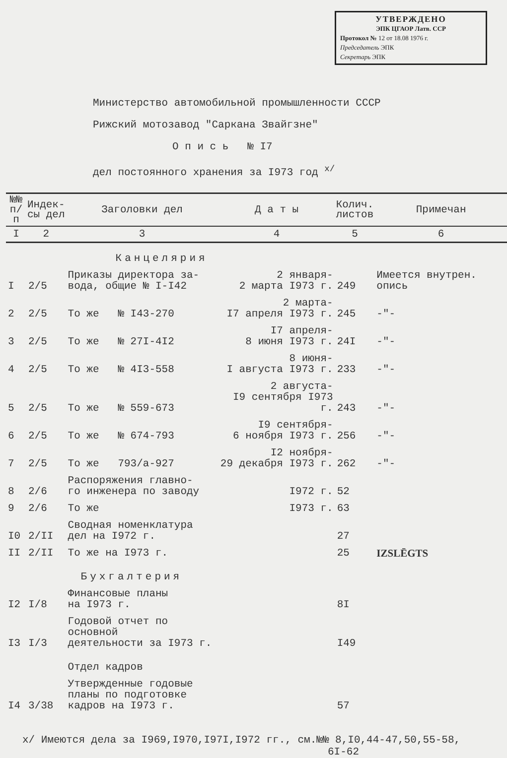УТВЕРЖДЕНО
ЭПК ЦГАОР Латв. ССР
Протокол № 12 от 18.08 1976 г.
Председатель ЭПК
Секретарь ЭПК
Министерство автомобильной промышленности СССР
Рижский мотозавод "Саркана Звайгзне"
О п и с ь № I7
дел постоянного хранения за I973 год <sup>х/</sup>
| №№ п/п | Индек- сы дел | Заголовки дел | Д а т ы | Колич. листов | Примечан |
| --- | --- | --- | --- | --- | --- |
| I | 2 | 3 | 4 | 5 | 6 |
| | | Канцелярия | | | |
| I | 2/5 | Приказы директора за- вода, общие № I-I42 | 2 января- 2 марта I973 г. | 249 | Имеется внутрен. опись |
| 2 | 2/5 | То же № I43-270 | 2 марта- I7 апреля I973 г. | 245 | -"- |
| 3 | 2/5 | То же № 27I-4I2 | I7 апреля- 8 июня I973 г. | 24I | -"- |
| 4 | 2/5 | То же № 4I3-558 | 8 июня- I августа I973 г. | 233 | -"- |
| 5 | 2/5 | То же № 559-673 | 2 августа- I9 сентября I973 г. | 243 | -"- |
| 6 | 2/5 | То же № 674-793 | I9 сентября- 6 ноября I973 г. | 256 | -"- |
| 7 | 2/5 | То же 793/а-927 | I2 ноября- 29 декабря I973 г. | 262 | -"- |
| 8 | 2/6 | Распоряжения главно- го инженера по заводу | I972 г. | 52 | |
| 9 | 2/6 | То же | I973 г. | 63 | |
| I0 | 2/II | Сводная номенклатура дел на I972 г. | | 27 | |
| II | 2/II | То же на I973 г. | | 25 | IZSLĒGTS |
| | | Бухгалтерия | | | |
| I2 | I/8 | Финансовые планы на I973 г. | | 8I | |
| I3 | I/3 | Годовой отчет по основной деятельности за I973 г. | | I49 | |
| | | Отдел кадров | | | |
| I4 | 3/38 | Утвержденные годовые планы по подготовке кадров на I973 г. | | 57 | |
х/ Имеются дела за I969,I970,I97I,I972 гг., см.№№ 8,I0,44-47,50,55-58,
6I-62